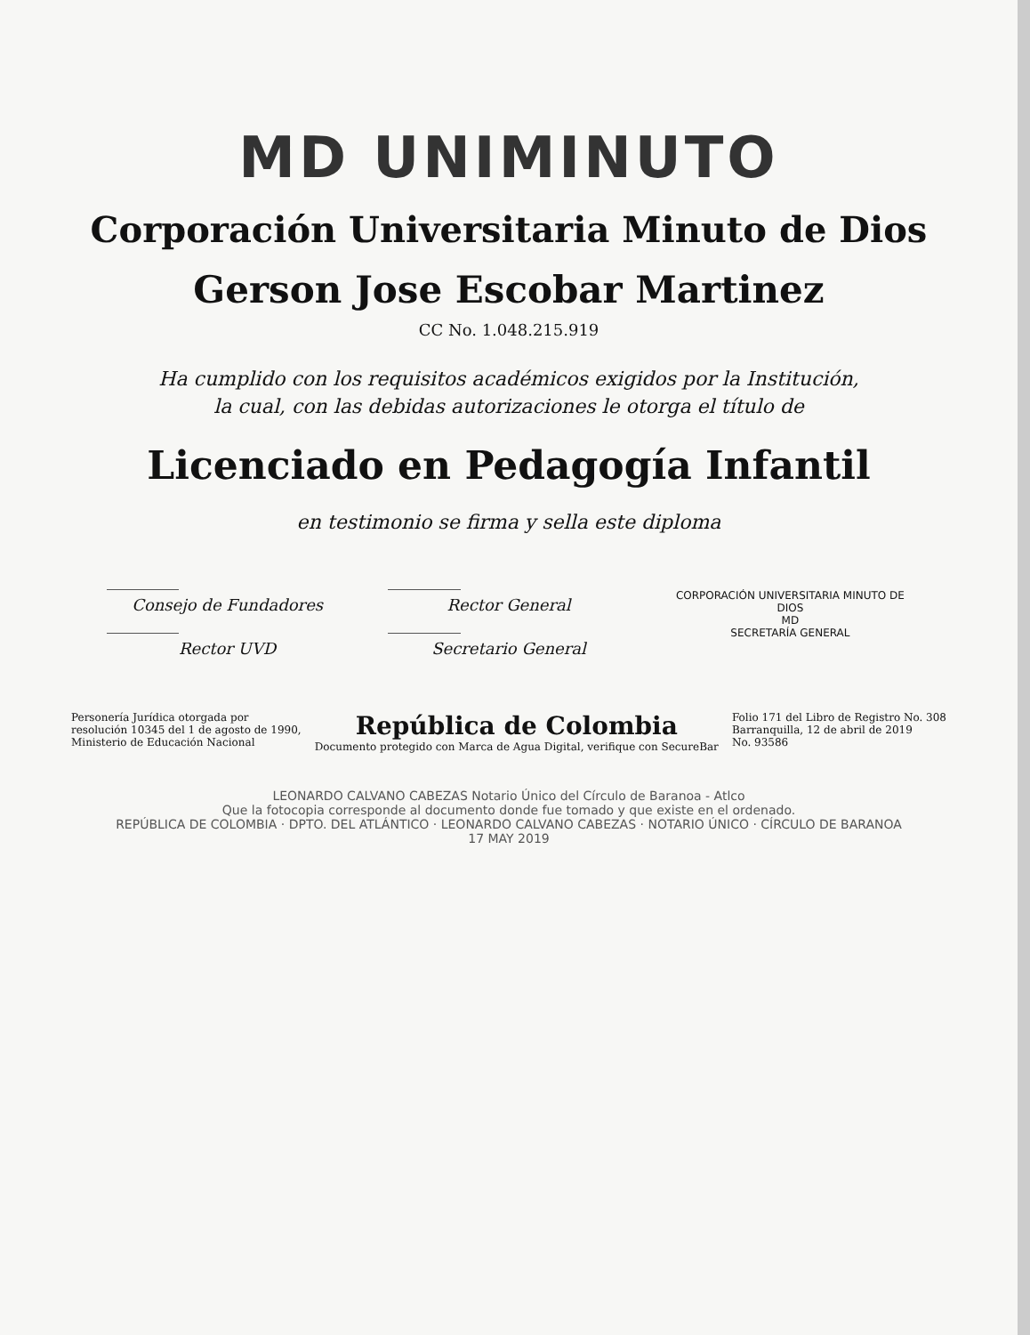MD UNIMINUTO
Corporación Universitaria Minuto de Dios
Gerson Jose Escobar Martinez
CC No. 1.048.215.919
Ha cumplido con los requisitos académicos exigidos por la Institución,
la cual, con las debidas autorizaciones le otorga el título de
Licenciado en Pedagogía Infantil
en testimonio se firma y sella este diploma
Consejo de Fundadores
Rector UVD
Rector General
Secretario General
CORPORACIÓN UNIVERSITARIA MINUTO DE DIOS
MD
SECRETARÍA GENERAL
Personería Jurídica otorgada por
resolución 10345 del 1 de agosto de 1990,
Ministerio de Educación Nacional
República de Colombia
Documento protegido con Marca de Agua Digital, verifique con SecureBar
Folio 171 del Libro de Registro No. 308
Barranquilla, 12 de abril de 2019
No. 93586
LEONARDO CALVANO CABEZAS Notario Único del Círculo de Baranoa - Atlco
Que la fotocopia corresponde al documento donde fue tomado y que existe en el ordenado.
REPÚBLICA DE COLOMBIA · DPTO. DEL ATLÁNTICO · LEONARDO CALVANO CABEZAS · NOTARIO ÚNICO · CÍRCULO DE BARANOA
17 MAY 2019